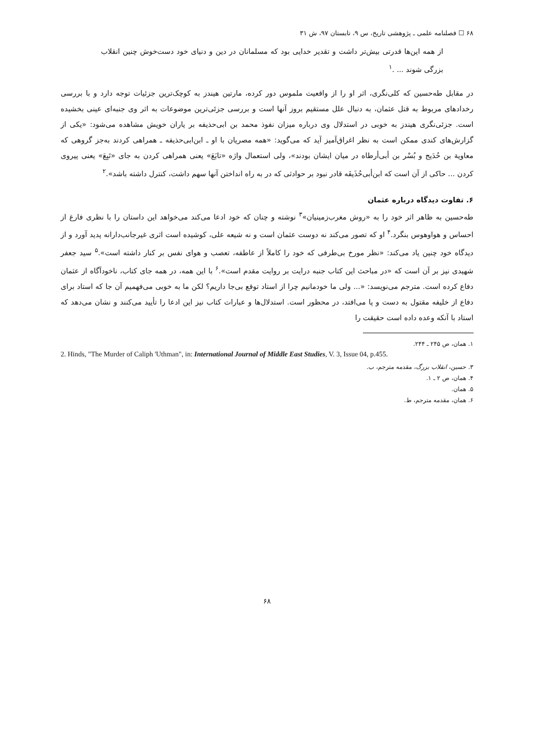۶۸ ☐ فصلنامه علمی ـ پژوهشی تاریخ، س ۹، تابستان ۹۷، ش ۳۱
از همه این‌ها قدرتی بیش‌تر داشت و تقدیر خدایی بود که مسلمانان در دین و دنیای خود دست‌خوش چنین انقلاب بزرگی شوند ... .<sup>۱</sup>
در مقابل طه‌حسین که کلی‌نگری، اثر او را از واقعیت ملموس دور کرده، مارتین هیندز به کوچک‌ترین جزئیات توجه دارد و با بررسی رخدادهای مربوط به قتل عثمان، به دنبال علل مستقیم بروز آنها است و بررسی جزئی‌ترین موضوعات به اثر وی جنبه‌ای عینی بخشیده است. جزئی‌نگری هیندز به خوبی در استدلال وی درباره میزان نفوذ محمد بن ابی‌حذیفه بر یاران خویش مشاهده می‌شود: «یکی از گزارش‌های کندی ممکن است به نظر اغراق‌آمیز آید که می‌گوید: «همه مصریان با او ـ ابن‌ابی‌حذیفه ـ همراهی کردند به‌جز گروهی که معاویة بن حُدَیج و بُسْر بن أبی‌أرطاه در میان ایشان بودند»، ولی استعمال واژه «تابَعَ» یعنی همراهی کردن به جای «تَبِعَ» یعنی پیروی کردن ... حاکی از آن است که ابن‌أبی‌حُذَیفَه قادر نبود بر حوادثی که در به راه انداختن آنها سهم داشت، کنترل داشته باشد».<sup>۲</sup>
۶. تفاوت دیدگاه درباره عثمان
طه‌حسین به ظاهر اثر خود را به «روش مغرب‌زمینیان»<sup>۳</sup> نوشته و چنان که خود ادعا می‌کند می‌خواهد این داستان را با نظری فارغ از احساس و هواوهوس بنگرد.<sup>۴</sup> او که تصور می‌کند نه دوست عثمان است و نه شیعه علی، کوشیده است اثری غیرجانب‌دارانه پدید آورد و از دیدگاه خود چنین یاد می‌کند: «نظر مورخ بی‌طرفی که خود را کاملاً از عاطفه، تعصب و هوای نفس بر کنار داشته است».<sup>۵</sup> سید جعفر شهیدی نیز بر آن است که «در مباحث این کتاب جنبه درایت بر روایت مقدم است».<sup>۶</sup> با این همه، در همه جای کتاب، ناخودآگاه از عثمان دفاع کرده است. مترجم می‌نویسد: «... ولی ما خودمانیم چرا از استاد توقع بی‌جا داریم؟ لکن ما به خوبی می‌فهمیم آن جا که استاد برای دفاع از خلیفه مقتول به دست و پا می‌افتد، در محظور است. استدلال‌ها و عبارات کتاب نیز این ادعا را تأیید می‌کنند و نشان می‌دهد که استاد با آنکه وعده داده است حقیقت را
۱. همان، ص ۲۴۵ ـ ۲۴۴.
2. Hinds, "The Murder of Caliph 'Uthman", in: International Journal of Middle East Studies, V. 3, Issue 04, p.455.
۳. حسین، انقلاب بزرگ، مقدمه مترجم، ب.
۴. همان، ص ۲ ـ ۱.
۵. همان.
۶. همان، مقدمه مترجم، ط.
۶۸